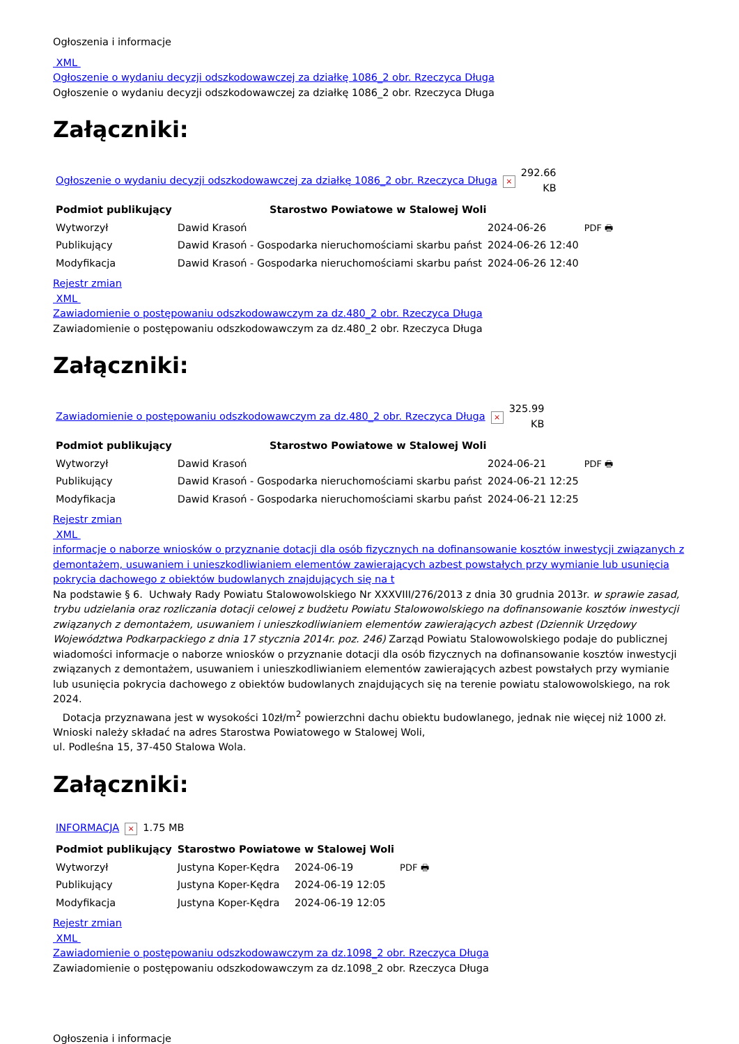Ogłoszenia i informacje
XML
Ogłoszenie o wydaniu decyzji odszkodowawczej za działkę 1086_2 obr. Rzeczyca Długa
Ogłoszenie o wydaniu decyzji odszkodowawczej za działkę 1086_2 obr. Rzeczyca Długa
Załączniki:
| Ogłoszenie o wydaniu decyzji odszkodowawczej za działkę 1086_2 obr. Rzeczyca Długa | × | 292.66 KB |
| Podmiot publikujący | Starostwo Powiatowe w Stalowej Woli | | |
| Wytworzył | Dawid Krasoń | 2024-06-26 | PDF 🖶 |
| Publikujący | Dawid Krasoń - Gospodarka nieruchomościami skarbu państ | 2024-06-26 12:40 | |
| Modyfikacja | Dawid Krasoń - Gospodarka nieruchomościami skarbu państ | 2024-06-26 12:40 | |
Rejestr zmian
XML
Zawiadomienie o postępowaniu odszkodowawczym za dz.480_2 obr. Rzeczyca Długa
Zawiadomienie o postępowaniu odszkodowawczym za dz.480_2 obr. Rzeczyca Długa
Załączniki:
| Zawiadomienie o postępowaniu odszkodowawczym za dz.480_2 obr. Rzeczyca Długa | × | 325.99 KB |
| Podmiot publikujący | Starostwo Powiatowe w Stalowej Woli | | |
| Wytworzył | Dawid Krasoń | 2024-06-21 | PDF 🖶 |
| Publikujący | Dawid Krasoń - Gospodarka nieruchomościami skarbu państ | 2024-06-21 12:25 | |
| Modyfikacja | Dawid Krasoń - Gospodarka nieruchomościami skarbu państ | 2024-06-21 12:25 | |
Rejestr zmian
XML
informacje o naborze wniosków o przyznanie dotacji dla osób fizycznych na dofinansowanie kosztów inwestycji związanych z demontażem, usuwaniem i unieszkodliwianiem elementów zawierających azbest powstałych przy wymianie lub usunięcia pokrycia dachowego z obiektów budowlanych znajdujących się na t
Na podstawie § 6. Uchwały Rady Powiatu Stalowowolskiego Nr XXXVIII/276/2013 z dnia 30 grudnia 2013r. w sprawie zasad, trybu udzielania oraz rozliczania dotacji celowej z budżetu Powiatu Stalowowolskiego na dofinansowanie kosztów inwestycji związanych z demontażem, usuwaniem i unieszkodliwianiem elementów zawierających azbest (Dziennik Urzędowy Województwa Podkarpackiego z dnia 17 stycznia 2014r. poz. 246) Zarząd Powiatu Stalowowolskiego podaje do publicznej wiadomości informacje o naborze wniosków o przyznanie dotacji dla osób fizycznych na dofinansowanie kosztów inwestycji związanych z demontażem, usuwaniem i unieszkodliwianiem elementów zawierających azbest powstałych przy wymianie lub usunięcia pokrycia dachowego z obiektów budowlanych znajdujących się na terenie powiatu stalowowolskiego, na rok 2024.
Dotacja przyznawana jest w wysokości 10zł/m<sup>2</sup> powierzchni dachu obiektu budowlanego, jednak nie więcej niż 1000 zł.
Wnioski należy składać na adres Starostwa Powiatowego w Stalowej Woli,
ul. Podleśna 15, 37-450 Stalowa Wola.
Załączniki:
| INFORMACJA | × | 1.75 MB |
| Podmiot publikujący | Starostwo Powiatowe w Stalowej Woli | | |
| Wytworzył | Justyna Koper-Kędra | 2024-06-19 | PDF 🖶 |
| Publikujący | Justyna Koper-Kędra | 2024-06-19 12:05 | |
| Modyfikacja | Justyna Koper-Kędra | 2024-06-19 12:05 | |
Rejestr zmian
XML
Zawiadomienie o postępowaniu odszkodowawczym za dz.1098_2 obr. Rzeczyca Długa
Zawiadomienie o postępowaniu odszkodowawczym za dz.1098_2 obr. Rzeczyca Długa
Ogłoszenia i informacje